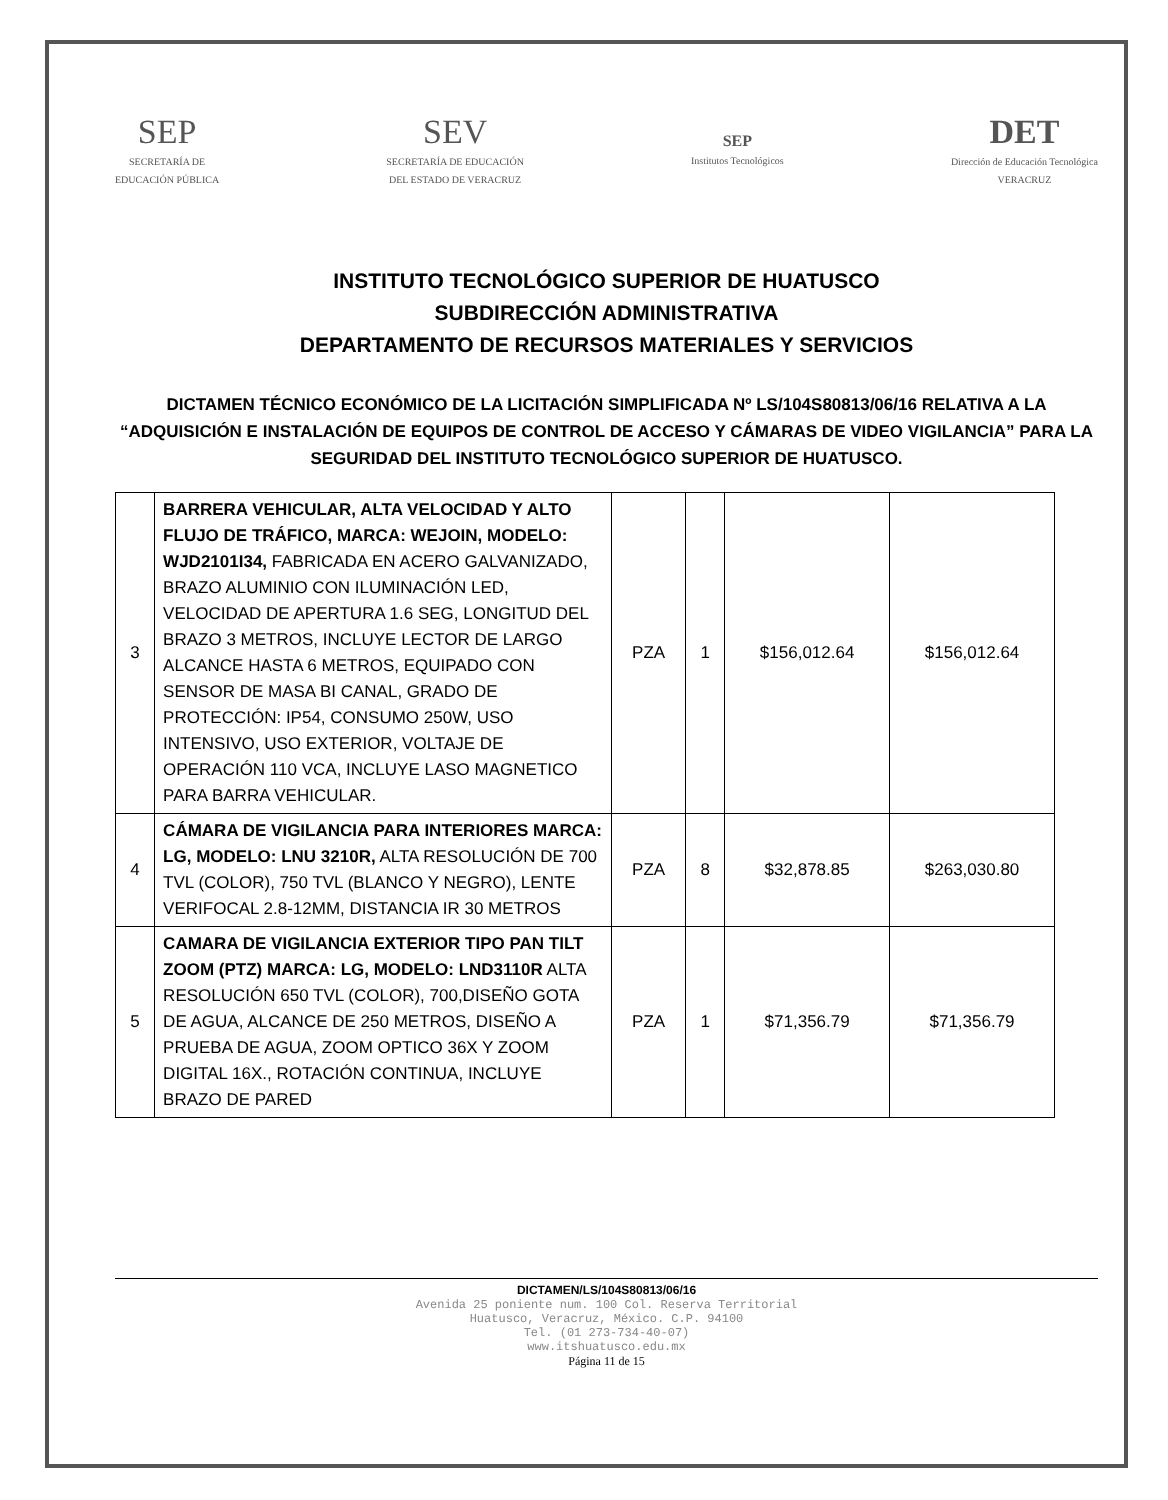SEP
SECRETARÍA DE
EDUCACIÓN PÚBLICA
SEV
SECRETARÍA DE EDUCACIÓN
DEL ESTADO DE VERACRUZ
SEP
Institutos Tecnológicos
DET
Dirección de Educación Tecnológica
VERACRUZ
INSTITUTO TECNOLÓGICO SUPERIOR DE HUATUSCO
SUBDIRECCIÓN ADMINISTRATIVA
DEPARTAMENTO DE RECURSOS MATERIALES Y SERVICIOS
DICTAMEN TÉCNICO ECONÓMICO DE LA LICITACIÓN SIMPLIFICADA Nº LS/104S80813/06/16 RELATIVA A LA “ADQUISICIÓN E INSTALACIÓN DE EQUIPOS DE CONTROL DE ACCESO Y CÁMARAS DE VIDEO VIGILANCIA” PARA LA SEGURIDAD DEL INSTITUTO TECNOLÓGICO SUPERIOR DE HUATUSCO.
| 3 | BARRERA VEHICULAR, ALTA VELOCIDAD Y ALTO FLUJO DE TRÁFICO, MARCA: WEJOIN, MODELO: WJD2101I34, FABRICADA EN ACERO GALVANIZADO, BRAZO ALUMINIO CON ILUMINACIÓN LED, VELOCIDAD DE APERTURA 1.6 SEG, LONGITUD DEL BRAZO 3 METROS, INCLUYE LECTOR DE LARGO ALCANCE HASTA 6 METROS, EQUIPADO CON SENSOR DE MASA BI CANAL, GRADO DE PROTECCIÓN: IP54, CONSUMO 250W, USO INTENSIVO, USO EXTERIOR, VOLTAJE DE OPERACIÓN 110 VCA, INCLUYE LASO MAGNETICO PARA BARRA VEHICULAR. | PZA | 1 | $156,012.64 | $156,012.64 |
| 4 | CÁMARA DE VIGILANCIA PARA INTERIORES MARCA: LG, MODELO: LNU 3210R, ALTA RESOLUCIÓN DE 700 TVL (COLOR), 750 TVL (BLANCO Y NEGRO), LENTE VERIFOCAL 2.8-12MM, DISTANCIA IR 30 METROS | PZA | 8 | $32,878.85 | $263,030.80 |
| 5 | CAMARA DE VIGILANCIA EXTERIOR TIPO PAN TILT ZOOM (PTZ) MARCA: LG, MODELO: LND3110R ALTA RESOLUCIÓN 650 TVL (COLOR), 700,DISEÑO GOTA DE AGUA, ALCANCE DE 250 METROS, DISEÑO A PRUEBA DE AGUA, ZOOM OPTICO 36X Y ZOOM DIGITAL 16X., ROTACIÓN CONTINUA, INCLUYE BRAZO DE PARED | PZA | 1 | $71,356.79 | $71,356.79 |
DICTAMEN/LS/104S80813/06/16
Avenida 25 poniente num. 100 Col. Reserva Territorial
Huatusco, Veracruz, México. C.P. 94100
Tel. (01 273-734-40-07)
www.itshuatusco.edu.mx
Página 11 de 15